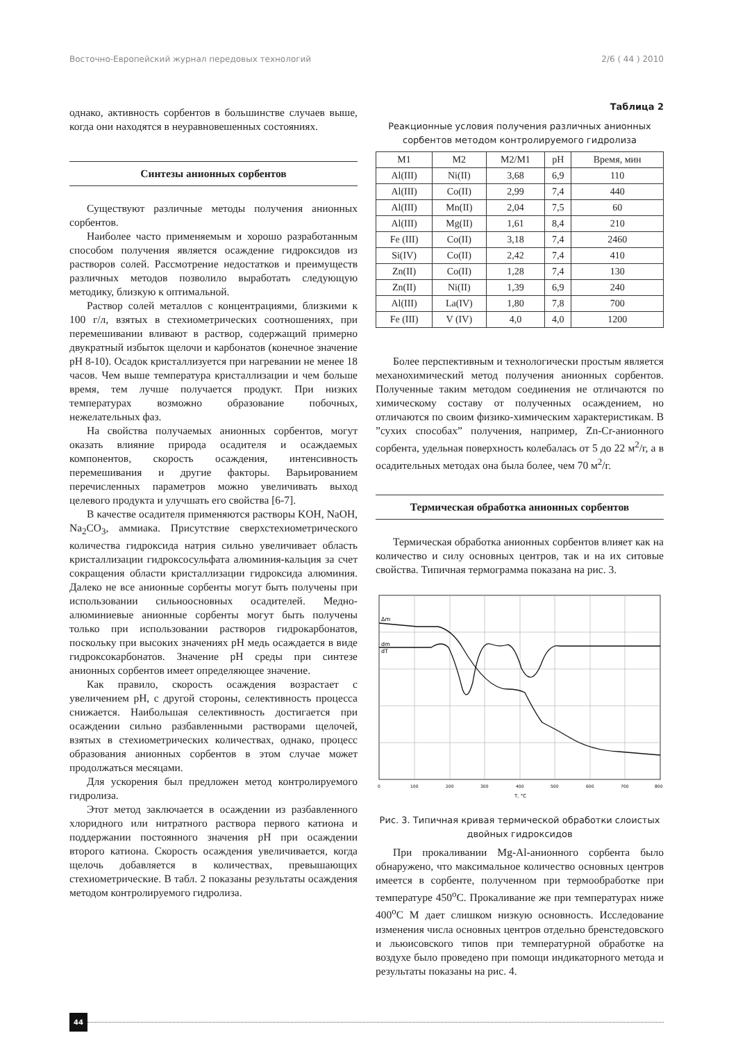Восточно-Европейский журнал передовых технологий 2/6 ( 44 ) 2010
однако, активность сорбентов в большинстве случаев выше, когда они находятся в неуравновешенных состояниях.
Синтезы анионных сорбентов
Существуют различные методы получения анионных сорбентов.
Наиболее часто применяемым и хорошо разработанным способом получения является осаждение гидроксидов из растворов солей. Рассмотрение недостатков и преимуществ различных методов позволило выработать следующую методику, близкую к оптимальной.
Раствор солей металлов с концентрациями, близкими к 100 г/л, взятых в стехиометрических соотношениях, при перемешивании вливают в раствор, содержащий примерно двукратный избыток щелочи и карбонатов (конечное значение pH 8-10). Осадок кристаллизуется при нагревании не менее 18 часов. Чем выше температура кристаллизации и чем больше время, тем лучше получается продукт. При низких температурах возможно образование побочных, нежелательных фаз.
На свойства получаемых анионных сорбентов, могут оказать влияние природа осадителя и осаждаемых компонентов, скорость осаждения, интенсивность перемешивания и другие факторы. Варьированием перечисленных параметров можно увеличивать выход целевого продукта и улучшать его свойства [6-7].
В качестве осадителя применяются растворы KOH, NaOH, Na<sub>2</sub>CO<sub>3</sub>, аммиака. Присутствие сверхстехиометрического количества гидроксида натрия сильно увеличивает область кристаллизации гидроксосульфата алюминия-кальция за счет сокращения области кристаллизации гидроксида алюминия. Далеко не все анионные сорбенты могут быть получены при использовании сильноосновных осадителей. Медно-алюминиевые анионные сорбенты могут быть получены только при использовании растворов гидрокарбонатов, поскольку при высоких значениях pH медь осаждается в виде гидроксокарбонатов. Значение pH среды при синтезе анионных сорбентов имеет определяющее значение.
Как правило, скорость осаждения возрастает с увеличением pH, с другой стороны, селективность процесса снижается. Наибольшая селективность достигается при осаждении сильно разбавленными растворами щелочей, взятых в стехиометрических количествах, однако, процесс образования анионных сорбентов в этом случае может продолжаться месяцами.
Для ускорения был предложен метод контролируемого гидролиза.
Этот метод заключается в осаждении из разбавленного хлоридного или нитратного раствора первого катиона и поддержании постоянного значения pH при осаждении второго катиона. Скорость осаждения увеличивается, когда щелочь добавляется в количествах, превышающих стехиометрические. В табл. 2 показаны результаты осаждения методом контролируемого гидролиза.
Таблица 2
Реакционные условия получения различных анионных сорбентов методом контролируемого гидролиза
| M1 | M2 | M2/M1 | pH | Время, мин |
| --- | --- | --- | --- | --- |
| Al(III) | Ni(II) | 3,68 | 6,9 | 110 |
| Al(III) | Co(II) | 2,99 | 7,4 | 440 |
| Al(III) | Mn(II) | 2,04 | 7,5 | 60 |
| Al(III) | Mg(II) | 1,61 | 8,4 | 210 |
| Fe (III) | Co(II) | 3,18 | 7,4 | 2460 |
| Si(IV) | Co(II) | 2,42 | 7,4 | 410 |
| Zn(II) | Co(II) | 1,28 | 7,4 | 130 |
| Zn(II) | Ni(II) | 1,39 | 6,9 | 240 |
| Al(III) | La(IV) | 1,80 | 7,8 | 700 |
| Fe (III) | V (IV) | 4,0 | 4,0 | 1200 |
Более перспективным и технологически простым является механохимический метод получения анионных сорбентов. Полученные таким методом соединения не отличаются по химическому составу от полученных осаждением, но отличаются по своим физико-химическим характеристикам. В ”сухих способах” получения, например, Zn-Cr-анионного сорбента, удельная поверхность колебалась от 5 до 22 м<sup>2</sup>/г, а в осадительных методах она была более, чем 70 м<sup>2</sup>/г.
Термическая обработка анионных сорбентов
Термическая обработка анионных сорбентов влияет как на количество и силу основных центров, так и на их ситовые свойства. Типичная термограмма показана на рис. 3.
Δm
dm
dT
0
100
200
300
400
500
600
700
800
T, °C
Рис. 3. Типичная кривая термической обработки слоистых двойных гидроксидов
При прокаливании Mg-Al-анионного сорбента было обнаружено, что максимальное количество основных центров имеется в сорбенте, полученном при термообработке при температуре 450<sup>о</sup>С. Прокаливание же при температурах ниже 400<sup>о</sup>С М дает слишком низкую основность. Исследование изменения числа основных центров отдельно бренстедовского и льюисовского типов при температурной обработке на воздухе было проведено при помощи индикаторного метода и результаты показаны на рис. 4.
44